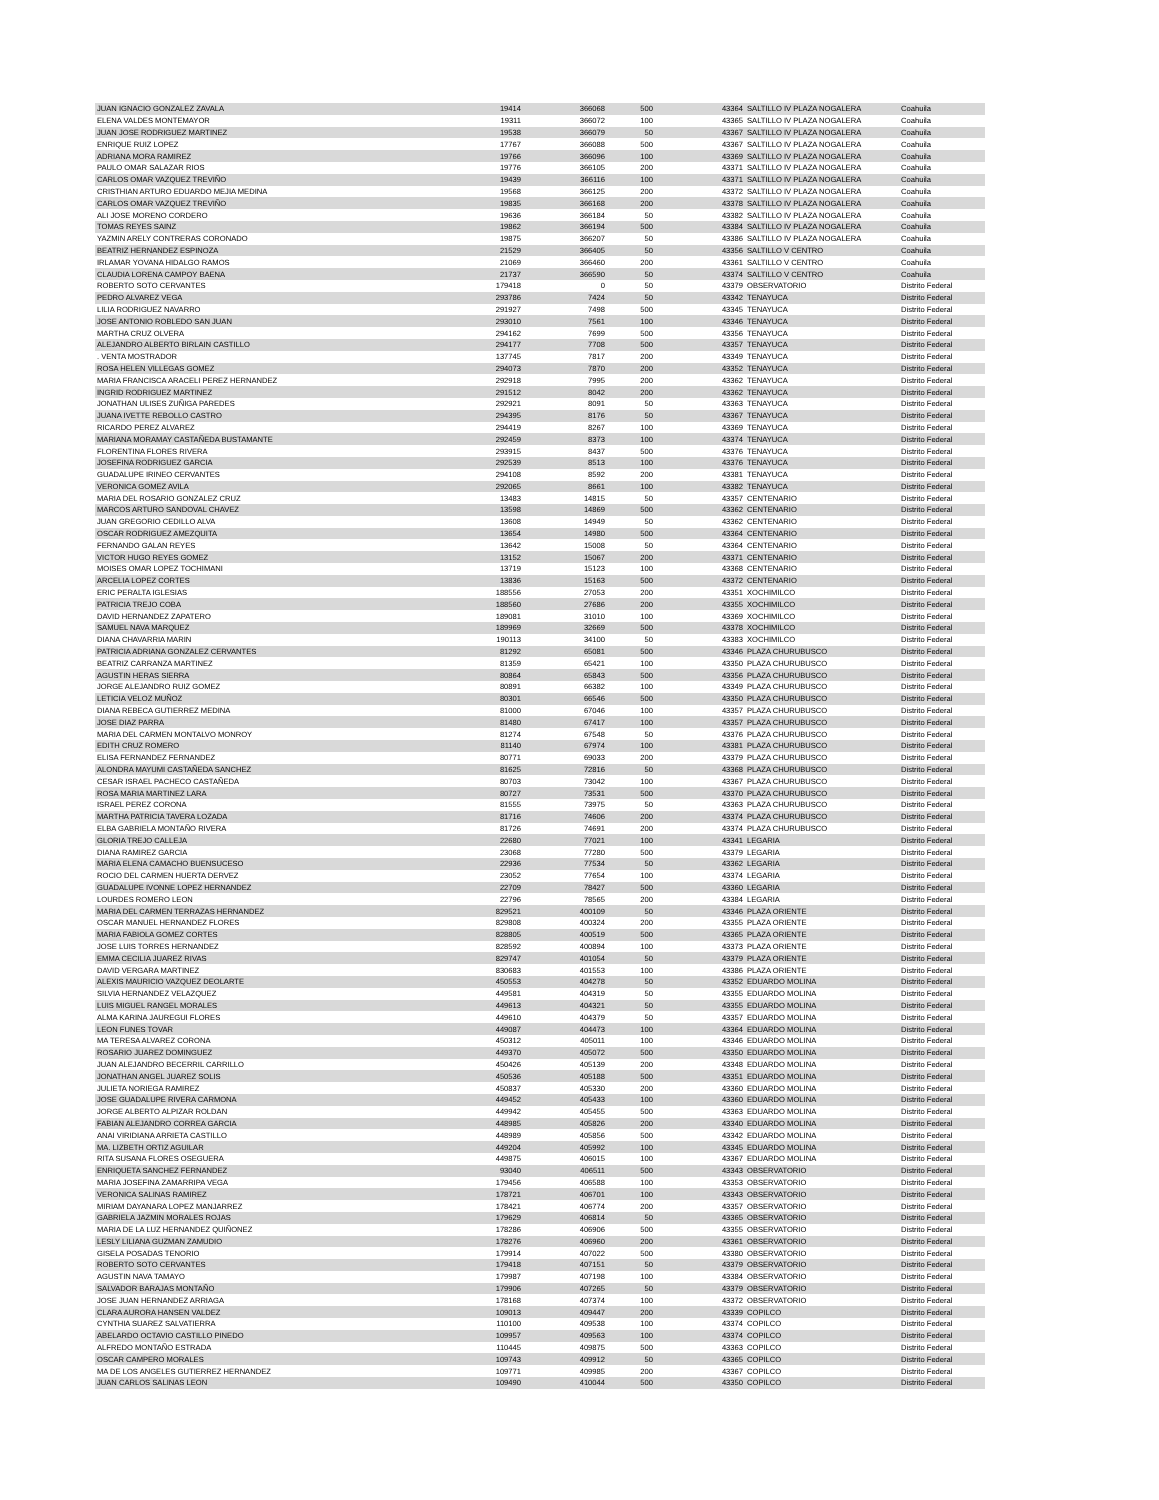| JUAN IGNACIO GONZALEZ ZAVALA | 19414 | 366068 | 500 | 43364 | SALTILLO IV PLAZA NOGALERA | Coahuila |
| ELENA VALDES MONTEMAYOR | 19311 | 366072 | 100 | 43365 | SALTILLO IV PLAZA NOGALERA | Coahuila |
| JUAN JOSE RODRIGUEZ MARTINEZ | 19538 | 366079 | 50 | 43367 | SALTILLO IV PLAZA NOGALERA | Coahuila |
| ENRIQUE RUIZ LOPEZ | 17767 | 366088 | 500 | 43367 | SALTILLO IV PLAZA NOGALERA | Coahuila |
| ADRIANA MORA RAMIREZ | 19766 | 366096 | 100 | 43369 | SALTILLO IV PLAZA NOGALERA | Coahuila |
| PAULO OMAR SALAZAR RIOS | 19776 | 366105 | 200 | 43371 | SALTILLO IV PLAZA NOGALERA | Coahuila |
| CARLOS OMAR VAZQUEZ TREVIÑO | 19439 | 366116 | 100 | 43371 | SALTILLO IV PLAZA NOGALERA | Coahuila |
| CRISTHIAN ARTURO EDUARDO MEJIA MEDINA | 19568 | 366125 | 200 | 43372 | SALTILLO IV PLAZA NOGALERA | Coahuila |
| CARLOS OMAR VAZQUEZ TREVIÑO | 19835 | 366168 | 200 | 43378 | SALTILLO IV PLAZA NOGALERA | Coahuila |
| ALI JOSE MORENO CORDERO | 19636 | 366184 | 50 | 43382 | SALTILLO IV PLAZA NOGALERA | Coahuila |
| TOMAS REYES SAINZ | 19862 | 366194 | 500 | 43384 | SALTILLO IV PLAZA NOGALERA | Coahuila |
| YAZMIN ARELY CONTRERAS CORONADO | 19875 | 366207 | 50 | 43386 | SALTILLO IV PLAZA NOGALERA | Coahuila |
| BEATRIZ HERNANDEZ ESPINOZA | 21529 | 366405 | 50 | 43356 | SALTILLO V CENTRO | Coahuila |
| IRLAMAR YOVANA HIDALGO RAMOS | 21069 | 366460 | 200 | 43361 | SALTILLO V CENTRO | Coahuila |
| CLAUDIA LORENA CAMPOY BAENA | 21737 | 366590 | 50 | 43374 | SALTILLO V CENTRO | Coahuila |
| ROBERTO SOTO CERVANTES | 179418 | 0 | 50 | 43379 | OBSERVATORIO | Distrito Federal |
| PEDRO ALVAREZ VEGA | 293786 | 7424 | 50 | 43342 | TENAYUCA | Distrito Federal |
| LILIA RODRIGUEZ NAVARRO | 291927 | 7498 | 500 | 43345 | TENAYUCA | Distrito Federal |
| JOSE ANTONIO ROBLEDO SAN JUAN | 293010 | 7561 | 100 | 43346 | TENAYUCA | Distrito Federal |
| MARTHA CRUZ OLVERA | 294162 | 7699 | 500 | 43356 | TENAYUCA | Distrito Federal |
| ALEJANDRO ALBERTO BIRLAIN CASTILLO | 294177 | 7708 | 500 | 43357 | TENAYUCA | Distrito Federal |
| . VENTA MOSTRADOR | 137745 | 7817 | 200 | 43349 | TENAYUCA | Distrito Federal |
| ROSA HELEN VILLEGAS GOMEZ | 294073 | 7870 | 200 | 43352 | TENAYUCA | Distrito Federal |
| MARIA FRANCISCA ARACELI PEREZ HERNANDEZ | 292918 | 7995 | 200 | 43362 | TENAYUCA | Distrito Federal |
| INGRID RODRIGUEZ MARTINEZ | 291512 | 8042 | 200 | 43362 | TENAYUCA | Distrito Federal |
| JONATHAN ULISES ZUÑIGA PAREDES | 292921 | 8091 | 50 | 43363 | TENAYUCA | Distrito Federal |
| JUANA IVETTE REBOLLO CASTRO | 294395 | 8176 | 50 | 43367 | TENAYUCA | Distrito Federal |
| RICARDO PEREZ ALVAREZ | 294419 | 8267 | 100 | 43369 | TENAYUCA | Distrito Federal |
| MARIANA MORAMAY CASTAÑEDA BUSTAMANTE | 292459 | 8373 | 100 | 43374 | TENAYUCA | Distrito Federal |
| FLORENTINA FLORES RIVERA | 293915 | 8437 | 500 | 43376 | TENAYUCA | Distrito Federal |
| JOSEFINA RODRIGUEZ GARCIA | 292539 | 8513 | 100 | 43376 | TENAYUCA | Distrito Federal |
| GUADALUPE IRINEO CERVANTES | 294108 | 8592 | 200 | 43381 | TENAYUCA | Distrito Federal |
| VERONICA GOMEZ AVILA | 292065 | 8661 | 100 | 43382 | TENAYUCA | Distrito Federal |
| MARIA DEL ROSARIO GONZALEZ CRUZ | 13483 | 14815 | 50 | 43357 | CENTENARIO | Distrito Federal |
| MARCOS ARTURO SANDOVAL CHAVEZ | 13598 | 14869 | 500 | 43362 | CENTENARIO | Distrito Federal |
| JUAN GREGORIO CEDILLO ALVA | 13608 | 14949 | 50 | 43362 | CENTENARIO | Distrito Federal |
| OSCAR RODRIGUEZ AMEZQUITA | 13654 | 14980 | 500 | 43364 | CENTENARIO | Distrito Federal |
| FERNANDO GALAN REYES | 13642 | 15008 | 50 | 43364 | CENTENARIO | Distrito Federal |
| VICTOR HUGO REYES GOMEZ | 13152 | 15067 | 200 | 43371 | CENTENARIO | Distrito Federal |
| MOISES OMAR LOPEZ TOCHIMANI | 13719 | 15123 | 100 | 43368 | CENTENARIO | Distrito Federal |
| ARCELIA LOPEZ CORTES | 13836 | 15163 | 500 | 43372 | CENTENARIO | Distrito Federal |
| ERIC PERALTA IGLESIAS | 188556 | 27053 | 200 | 43351 | XOCHIMILCO | Distrito Federal |
| PATRICIA TREJO COBA | 188560 | 27686 | 200 | 43355 | XOCHIMILCO | Distrito Federal |
| DAVID HERNANDEZ ZAPATERO | 189081 | 31010 | 100 | 43369 | XOCHIMILCO | Distrito Federal |
| SAMUEL NAVA MARQUEZ | 189969 | 32669 | 500 | 43378 | XOCHIMILCO | Distrito Federal |
| DIANA CHAVARRIA MARIN | 190113 | 34100 | 50 | 43383 | XOCHIMILCO | Distrito Federal |
| PATRICIA ADRIANA GONZALEZ CERVANTES | 81292 | 65081 | 500 | 43346 | PLAZA CHURUBUSCO | Distrito Federal |
| BEATRIZ CARRANZA MARTINEZ | 81359 | 65421 | 100 | 43350 | PLAZA CHURUBUSCO | Distrito Federal |
| AGUSTIN HERAS SIERRA | 80864 | 65843 | 500 | 43356 | PLAZA CHURUBUSCO | Distrito Federal |
| JORGE ALEJANDRO RUIZ GOMEZ | 80891 | 66382 | 100 | 43349 | PLAZA CHURUBUSCO | Distrito Federal |
| LETICIA VELOZ MUÑOZ | 80301 | 66546 | 500 | 43350 | PLAZA CHURUBUSCO | Distrito Federal |
| DIANA REBECA GUTIERREZ MEDINA | 81000 | 67046 | 100 | 43357 | PLAZA CHURUBUSCO | Distrito Federal |
| JOSE DIAZ PARRA | 81480 | 67417 | 100 | 43357 | PLAZA CHURUBUSCO | Distrito Federal |
| MARIA DEL CARMEN MONTALVO MONROY | 81274 | 67548 | 50 | 43376 | PLAZA CHURUBUSCO | Distrito Federal |
| EDITH CRUZ ROMERO | 81140 | 67974 | 100 | 43381 | PLAZA CHURUBUSCO | Distrito Federal |
| ELISA FERNANDEZ FERNANDEZ | 80771 | 69033 | 200 | 43379 | PLAZA CHURUBUSCO | Distrito Federal |
| ALONDRA MAYUMI CASTAÑEDA SANCHEZ | 81625 | 72816 | 50 | 43368 | PLAZA CHURUBUSCO | Distrito Federal |
| CESAR ISRAEL PACHECO CASTAÑEDA | 80703 | 73042 | 100 | 43367 | PLAZA CHURUBUSCO | Distrito Federal |
| ROSA MARIA MARTINEZ LARA | 80727 | 73531 | 500 | 43370 | PLAZA CHURUBUSCO | Distrito Federal |
| ISRAEL PEREZ CORONA | 81555 | 73975 | 50 | 43363 | PLAZA CHURUBUSCO | Distrito Federal |
| MARTHA PATRICIA TAVERA LOZADA | 81716 | 74606 | 200 | 43374 | PLAZA CHURUBUSCO | Distrito Federal |
| ELBA GABRIELA MONTAÑO RIVERA | 81726 | 74691 | 200 | 43374 | PLAZA CHURUBUSCO | Distrito Federal |
| GLORIA TREJO CALLEJA | 22680 | 77021 | 100 | 43341 | LEGARIA | Distrito Federal |
| DIANA RAMIREZ GARCIA | 23068 | 77280 | 500 | 43379 | LEGARIA | Distrito Federal |
| MARIA ELENA CAMACHO BUENSUCESO | 22936 | 77534 | 50 | 43362 | LEGARIA | Distrito Federal |
| ROCIO DEL CARMEN HUERTA DERVEZ | 23052 | 77654 | 100 | 43374 | LEGARIA | Distrito Federal |
| GUADALUPE IVONNE LOPEZ HERNANDEZ | 22709 | 78427 | 500 | 43360 | LEGARIA | Distrito Federal |
| LOURDES ROMERO LEON | 22796 | 78565 | 200 | 43384 | LEGARIA | Distrito Federal |
| MARIA DEL CARMEN TERRAZAS HERNANDEZ | 829521 | 400109 | 50 | 43346 | PLAZA ORIENTE | Distrito Federal |
| OSCAR MANUEL HERNANDEZ FLORES | 829808 | 400324 | 200 | 43355 | PLAZA ORIENTE | Distrito Federal |
| MARIA FABIOLA GOMEZ CORTES | 828805 | 400519 | 500 | 43365 | PLAZA ORIENTE | Distrito Federal |
| JOSE LUIS TORRES HERNANDEZ | 828592 | 400894 | 100 | 43373 | PLAZA ORIENTE | Distrito Federal |
| EMMA CECILIA JUAREZ RIVAS | 829747 | 401054 | 50 | 43379 | PLAZA ORIENTE | Distrito Federal |
| DAVID VERGARA MARTINEZ | 830683 | 401553 | 100 | 43386 | PLAZA ORIENTE | Distrito Federal |
| ALEXIS MAURICIO VAZQUEZ DEOLARTE | 450553 | 404278 | 50 | 43352 | EDUARDO MOLINA | Distrito Federal |
| SILVIA HERNANDEZ VELAZQUEZ | 449581 | 404319 | 50 | 43355 | EDUARDO MOLINA | Distrito Federal |
| LUIS MIGUEL RANGEL MORALES | 449613 | 404321 | 50 | 43355 | EDUARDO MOLINA | Distrito Federal |
| ALMA KARINA JAUREGUI FLORES | 449610 | 404379 | 50 | 43357 | EDUARDO MOLINA | Distrito Federal |
| LEON FUNES TOVAR | 449087 | 404473 | 100 | 43364 | EDUARDO MOLINA | Distrito Federal |
| MA TERESA ALVAREZ CORONA | 450312 | 405011 | 100 | 43346 | EDUARDO MOLINA | Distrito Federal |
| ROSARIO JUAREZ DOMINGUEZ | 449370 | 405072 | 500 | 43350 | EDUARDO MOLINA | Distrito Federal |
| JUAN ALEJANDRO BECERRIL CARRILLO | 450426 | 405139 | 200 | 43348 | EDUARDO MOLINA | Distrito Federal |
| JONATHAN ANGEL JUAREZ SOLIS | 450536 | 405188 | 500 | 43351 | EDUARDO MOLINA | Distrito Federal |
| JULIETA NORIEGA RAMIREZ | 450837 | 405330 | 200 | 43360 | EDUARDO MOLINA | Distrito Federal |
| JOSE GUADALUPE RIVERA CARMONA | 449452 | 405433 | 100 | 43360 | EDUARDO MOLINA | Distrito Federal |
| JORGE ALBERTO ALPIZAR ROLDAN | 449942 | 405455 | 500 | 43363 | EDUARDO MOLINA | Distrito Federal |
| FABIAN ALEJANDRO CORREA GARCIA | 448985 | 405826 | 200 | 43340 | EDUARDO MOLINA | Distrito Federal |
| ANAI VIRIDIANA ARRIETA CASTILLO | 448989 | 405856 | 500 | 43342 | EDUARDO MOLINA | Distrito Federal |
| MA. LIZBETH ORTIZ AGUILAR | 449204 | 405992 | 100 | 43345 | EDUARDO MOLINA | Distrito Federal |
| RITA SUSANA FLORES OSEGUERA | 449875 | 406015 | 100 | 43367 | EDUARDO MOLINA | Distrito Federal |
| ENRIQUETA SANCHEZ FERNANDEZ | 93040 | 406511 | 500 | 43343 | OBSERVATORIO | Distrito Federal |
| MARIA JOSEFINA ZAMARRIPA VEGA | 179456 | 406588 | 100 | 43353 | OBSERVATORIO | Distrito Federal |
| VERONICA SALINAS RAMIREZ | 178721 | 406701 | 100 | 43343 | OBSERVATORIO | Distrito Federal |
| MIRIAM DAYANARA LOPEZ MANJARREZ | 178421 | 406774 | 200 | 43357 | OBSERVATORIO | Distrito Federal |
| GABRIELA JAZMIN MORALES ROJAS | 179629 | 406814 | 50 | 43365 | OBSERVATORIO | Distrito Federal |
| MARIA DE LA LUZ HERNANDEZ QUIÑONEZ | 178286 | 406906 | 500 | 43355 | OBSERVATORIO | Distrito Federal |
| LESLY LILIANA GUZMAN ZAMUDIO | 178276 | 406960 | 200 | 43361 | OBSERVATORIO | Distrito Federal |
| GISELA POSADAS TENORIO | 179914 | 407022 | 500 | 43380 | OBSERVATORIO | Distrito Federal |
| ROBERTO SOTO CERVANTES | 179418 | 407151 | 50 | 43379 | OBSERVATORIO | Distrito Federal |
| AGUSTIN NAVA TAMAYO | 179987 | 407198 | 100 | 43384 | OBSERVATORIO | Distrito Federal |
| SALVADOR BARAJAS MONTAÑO | 179906 | 407265 | 50 | 43379 | OBSERVATORIO | Distrito Federal |
| JOSE JUAN HERNANDEZ ARRIAGA | 178168 | 407374 | 100 | 43372 | OBSERVATORIO | Distrito Federal |
| CLARA AURORA HANSEN VALDEZ | 109013 | 409447 | 200 | 43339 | COPILCO | Distrito Federal |
| CYNTHIA SUAREZ SALVATIERRA | 110100 | 409538 | 100 | 43374 | COPILCO | Distrito Federal |
| ABELARDO OCTAVIO CASTILLO PINEDO | 109957 | 409563 | 100 | 43374 | COPILCO | Distrito Federal |
| ALFREDO MONTAÑO ESTRADA | 110445 | 409875 | 500 | 43363 | COPILCO | Distrito Federal |
| OSCAR CAMPERO MORALES | 109743 | 409912 | 50 | 43365 | COPILCO | Distrito Federal |
| MA DE LOS ANGELES GUTIERREZ HERNANDEZ | 109771 | 409985 | 200 | 43367 | COPILCO | Distrito Federal |
| JUAN CARLOS SALINAS LEON | 109490 | 410044 | 500 | 43350 | COPILCO | Distrito Federal |